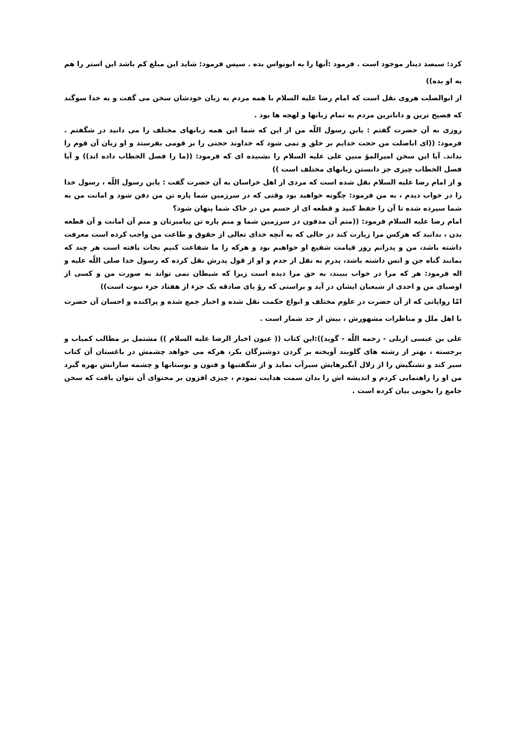کرد: سیصد دینار موجود است . فرمود :آنها را به ابونواس بده . سپس فرمود: شاید این مبلغ کم باشد این استر را هم به او بده))
از ابوالصلت هروی نقل است که امام رضا علیه السلام با همه مردم به زبان خودشان سخن می گفت و به خدا سوگند که فصیح ترین و داناترین مردم به تمام زبانها و لهجه ها بود .
روزی به آن حضرت گفتم : یابن رسول اللّه من از این که شما این همه زبانهای مختلف را می دانید در شگفتم . فرمود: ((ای اباصلت من حجت خدایم بر خلق و نمی شود که خداوند حجتی را بر قومی بفرستد و او زبان آن قوم را نداند. آیا این سخن امیرالمؤ منین علی علیه السلام را نشنیده ای که فرمود: ((ما را فصل الخطاب داده اند)) و آیا فصل الخطاب چیزی جز دانستن زبانهای مختلف است ))
و از امام رضا علیه السلام نقل شده است که مردی از اهل خراسان به آن حضرت گفت : یابن رسول اللّه ، رسول خدا را در خواب دیدم ، به من فرمود: چگونه خواهید بود وقتی که در سرزمین شما پاره تن من دفن شود و امانت من به شما سپرده شده تا آن را حفظ کنید و قطعه ای از جسم من در خاک شما پنهان شود؟
امام رضا علیه السلام فرمود: ((منم آن مدفون در سرزمین شما و منم پاره تن پیامبرتان و منم آن امانت و آن قطعه بدن ، بدانید که هرکس مرا زیارت کند در حالی که به آنچه خدای تعالی از حقوق و طاعت من واجب کرده است معرفت داشته باشد، من و پدرانم روز قیامت شفیع او خواهیم بود و هرکه را ما شفاعت کنیم نجات یافته است هر چند که بمانند گناه جن و انس داشته باشد، پدرم به نقل از جدم و او از قول پدرش نقل کرده که رسول خدا صلی اللّه علیه و اله فرمود: هر که مرا در خواب ببیند، به حق مرا دیده است زیرا که شیطان نمی تواند به صورت من و کسی از اوصیای من و احدی از شیعیان ایشان در آید و براستی که رؤ یای صادقه یک جزء از هفتاد جزء نبوت است))
امّا روایاتی که از آن حضرت در علوم مختلف و انواع حکمت نقل شده و اخبار جمع شده و پراکنده و احسان آن حضرت با اهل ملل و مناظرات مشهورش ، بیش از حد شمار است .
علی بن عیسی اربلی - رحمه اللّه - گوید)):این کتاب (( عیون اخبار الرضا علیه السلام )) مشتمل بر مطالب کمیاب و برجسته ، بهتر از رشته های گلوبند آویخته بر گردن دوشیزگان بکر، هرکه می خواهد چشمش در باغستان آن کتاب سیر کند و تشنگیش را از زلال آبگیرهایش سیرآب نماید و از شگفتیها و فنون و بوستانها و چشمه سارانش بهره گیرد من او را راهنمایی کردم و اندیشه اش را بدان سمت هدایت نمودم ، چیزی افزون بر محتوای آن نتوان یافت که سخن جامع را بخوبی بیان کرده است .